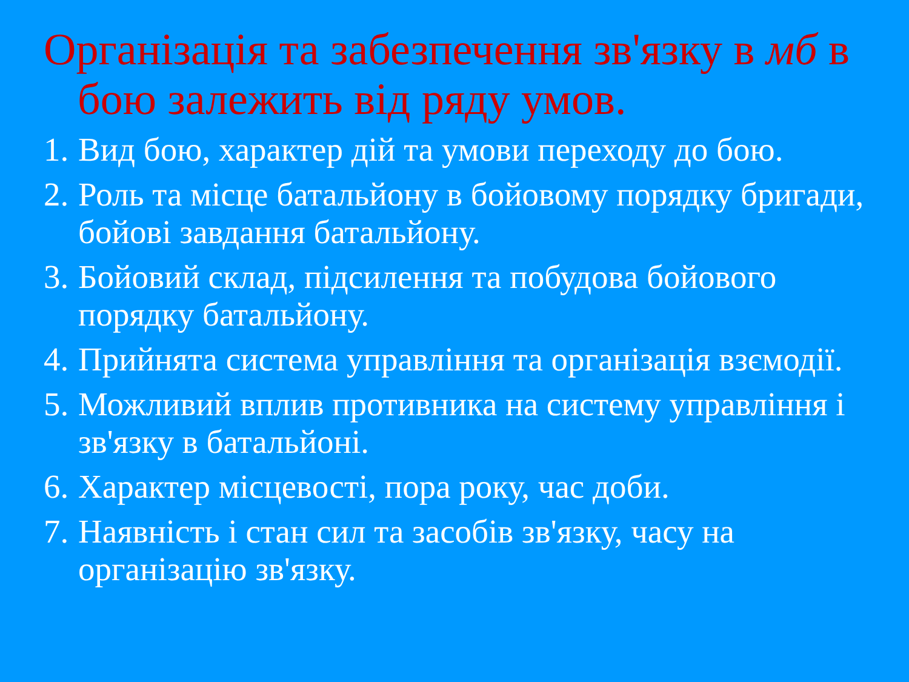Організація та забезпечення зв'язку в мб в бою залежить від ряду умов.
1. Вид бою, характер дій та умови переходу до бою.
2. Роль та місце батальйону в бойовому порядку бригади, бойові завдання батальйону.
3. Бойовий склад, підсилення та побудова бойового порядку батальйону.
4. Прийнята система управління та організація взємодії.
5. Можливий вплив противника на систему управління і зв'язку в батальйоні.
6. Характер місцевості, пора року, час доби.
7. Наявність і стан сил та засобів зв'язку, часу на організацію зв'язку.